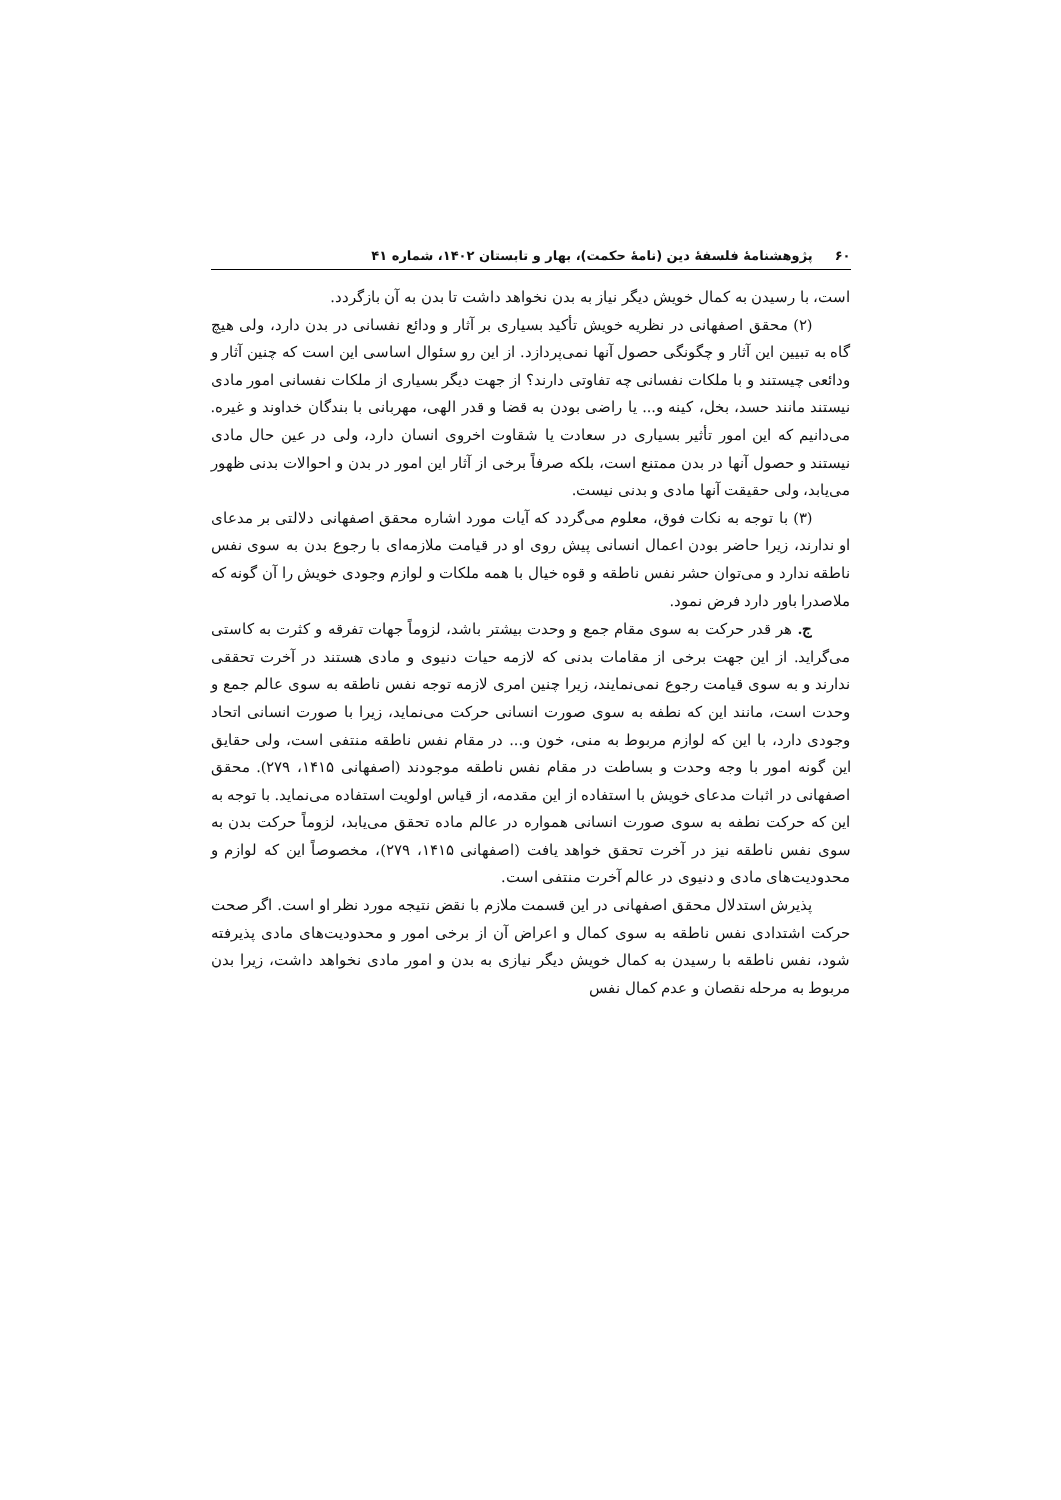۶۰پژوهشنامهٔ فلسفهٔ دین (نامهٔ حکمت)، بهار و تابستان ۱۴۰۲، شماره ۴۱
است، با رسیدن به کمال خویش دیگر نیاز به بدن نخواهد داشت تا بدن به آن بازگردد.
(۲) محقق اصفهانی در نظریه خویش تأکید بسیاری بر آثار و ودائع نفسانی در بدن دارد، ولی هیچ گاه به تبیین این آثار و چگونگی حصول آنها نمی‌پردازد. از این رو سئوال اساسی این است که چنین آثار و ودائعی چیستند و با ملکات نفسانی چه تفاوتی دارند؟ از جهت دیگر بسیاری از ملکات نفسانی امور مادی نیستند مانند حسد، بخل، کینه و... یا راضی بودن به قضا و قدر الهی، مهربانی با بندگان خداوند و غیره. می‌دانیم که این امور تأثیر بسیاری در سعادت یا شقاوت اخروی انسان دارد، ولی در عین حال مادی نیستند و حصول آنها در بدن ممتنع است، بلکه صرفاً برخی از آثار این امور در بدن و احوالات بدنی ظهور می‌یابد، ولی حقیقت آنها مادی و بدنی نیست.
(۳) با توجه به نکات فوق، معلوم می‌گردد که آیات مورد اشاره محقق اصفهانی دلالتی بر مدعای او ندارند، زیرا حاضر بودن اعمال انسانی پیش روی او در قیامت ملازمه‌ای با رجوع بدن به سوی نفس ناطقه ندارد و می‌توان حشر نفس ناطقه و قوه خیال با همه ملکات و لوازم وجودی خویش را آن گونه که ملاصدرا باور دارد فرض نمود.
ج. هر قدر حرکت به سوی مقام جمع و وحدت بیشتر باشد، لزوماً جهات تفرقه و کثرت به کاستی می‌گراید. از این جهت برخی از مقامات بدنی که لازمه حیات دنیوی و مادی هستند در آخرت تحققی ندارند و به سوی قیامت رجوع نمی‌نمایند، زیرا چنین امری لازمه توجه نفس ناطقه به سوی عالم جمع و وحدت است، مانند این که نطفه به سوی صورت انسانی حرکت می‌نماید، زیرا با صورت انسانی اتحاد وجودی دارد، با این که لوازم مربوط به منی، خون و... در مقام نفس ناطقه منتفی است، ولی حقایق این گونه امور با وجه وحدت و بساطت در مقام نفس ناطقه موجودند (اصفهانی ۱۴۱۵، ۲۷۹). محقق اصفهانی در اثبات مدعای خویش با استفاده از این مقدمه، از قیاس اولویت استفاده می‌نماید. با توجه به این که حرکت نطفه به سوی صورت انسانی همواره در عالم ماده تحقق می‌یابد، لزوماً حرکت بدن به سوی نفس ناطقه نیز در آخرت تحقق خواهد یافت (اصفهانی ۱۴۱۵، ۲۷۹)، مخصوصاً این که لوازم و محدودیت‌های مادی و دنیوی در عالم آخرت منتفی است.
پذیرش استدلال محقق اصفهانی در این قسمت ملازم با نقض نتیجه مورد نظر او است. اگر صحت حرکت اشتدادی نفس ناطقه به سوی کمال و اعراض آن از برخی امور و محدودیت‌های مادی پذیرفته شود، نفس ناطقه با رسیدن به کمال خویش دیگر نیازی به بدن و امور مادی نخواهد داشت، زیرا بدن مربوط به مرحله نقصان و عدم کمال نفس